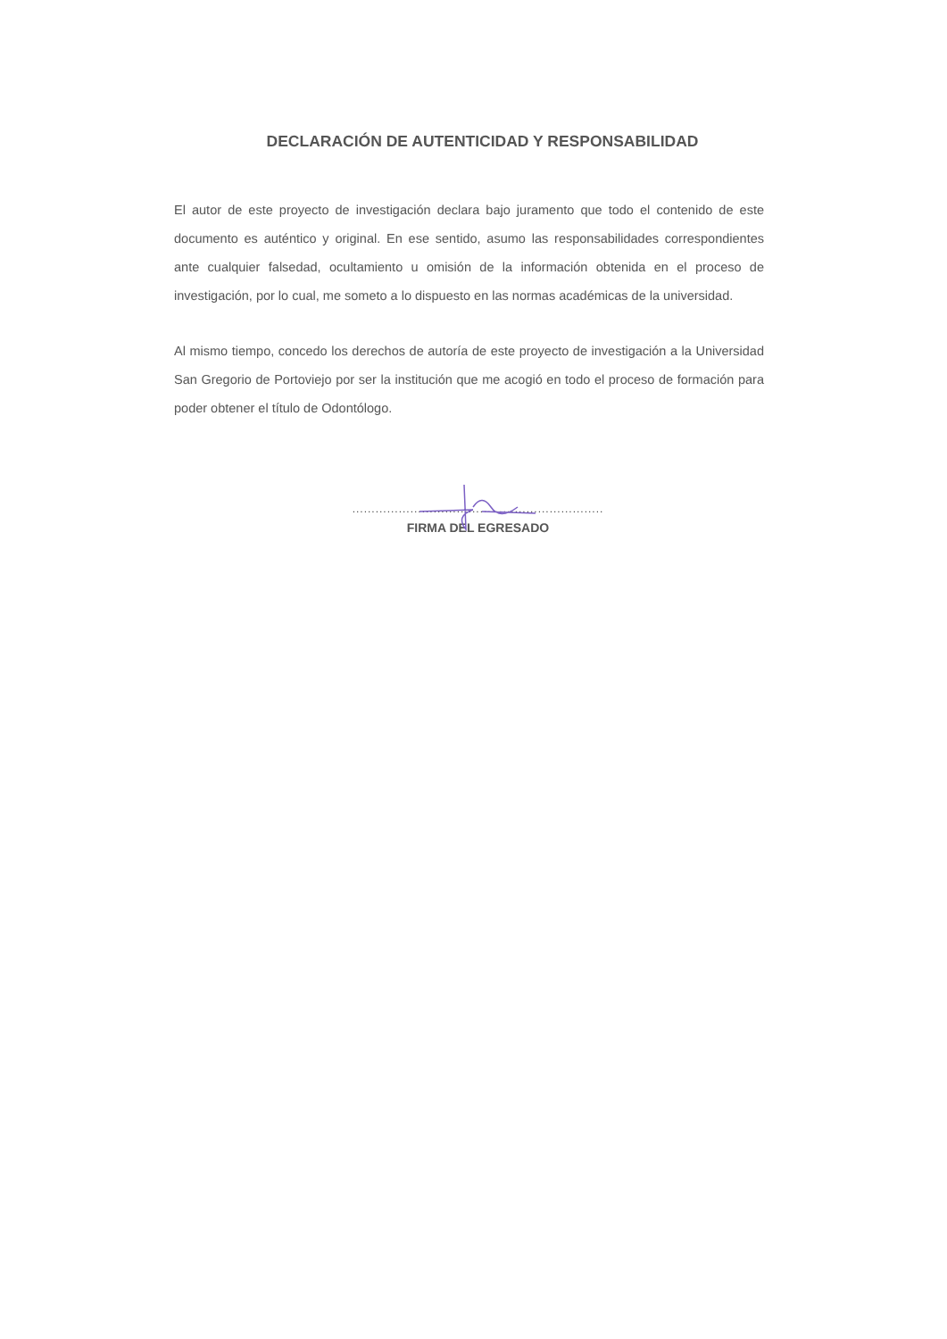DECLARACIÓN DE AUTENTICIDAD Y RESPONSABILIDAD
El autor de este proyecto de investigación declara bajo juramento que todo el contenido de este documento es auténtico y original. En ese sentido, asumo las responsabilidades correspondientes ante cualquier falsedad, ocultamiento u omisión de la información obtenida en el proceso de investigación, por lo cual, me someto a lo dispuesto en las normas académicas de la universidad.
Al mismo tiempo, concedo los derechos de autoría de este proyecto de investigación a la Universidad San Gregorio de Portoviejo por ser la institución que me acogió en todo el proceso de formación para poder obtener el título de Odontólogo.
.................................................................
FIRMA DEL EGRESADO